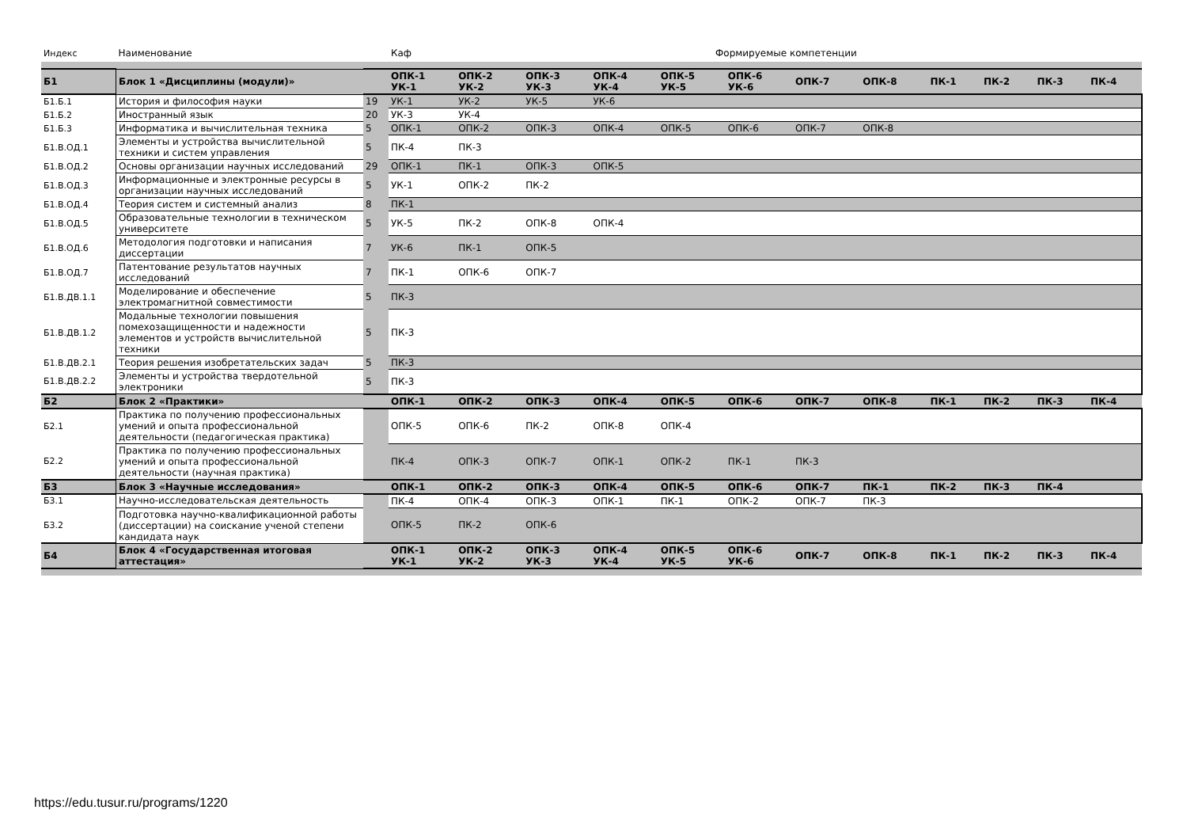| Индекс | Наименование | | Каф Формируемые компетенции | | | | | | | | | | | |
| Б1 | Блок 1 «Дисциплины (модули)» | | ОПК-1 УК-1 | ОПК-2 УК-2 | ОПК-3 УК-3 | ОПК-4 УК-4 | ОПК-5 УК-5 | ОПК-6 УК-6 | ОПК-7 | ОПК-8 | ПК-1 | ПК-2 | ПК-3 | ПК-4 |
| Б1.Б.1 | История и философия науки | 19 | УК-1 | УК-2 | УК-5 | УК-6 | | | | | | | | |
| Б1.Б.2 | Иностранный язык | 20 | УК-3 | УК-4 | | | | | | | | | | |
| Б1.Б.3 | Информатика и вычислительная техника | 5 | ОПК-1 | ОПК-2 | ОПК-3 | ОПК-4 | ОПК-5 | ОПК-6 | ОПК-7 | ОПК-8 | | | | |
| Б1.В.ОД.1 | Элементы и устройства вычислительной техники и систем управления | 5 | ПК-4 | ПК-3 | | | | | | | | | | |
| Б1.В.ОД.2 | Основы организации научных исследований | 29 | ОПК-1 | ПК-1 | ОПК-3 | ОПК-5 | | | | | | | | |
| Б1.В.ОД.3 | Информационные и электронные ресурсы в организации научных исследований | 5 | УК-1 | ОПК-2 | ПК-2 | | | | | | | | | |
| Б1.В.ОД.4 | Теория систем и системный анализ | 8 | ПК-1 | | | | | | | | | | | |
| Б1.В.ОД.5 | Образовательные технологии в техническом университете | 5 | УК-5 | ПК-2 | ОПК-8 | ОПК-4 | | | | | | | | |
| Б1.В.ОД.6 | Методология подготовки и написания диссертации | 7 | УК-6 | ПК-1 | ОПК-5 | | | | | | | | | |
| Б1.В.ОД.7 | Патентование результатов научных исследований | 7 | ПК-1 | ОПК-6 | ОПК-7 | | | | | | | | | |
| Б1.В.ДВ.1.1 | Моделирование и обеспечение электромагнитной совместимости | 5 | ПК-3 | | | | | | | | | | | |
| Б1.В.ДВ.1.2 | Модальные технологии повышения помехозащищенности и надежности элементов и устройств вычислительной техники | 5 | ПК-3 | | | | | | | | | | | |
| Б1.В.ДВ.2.1 | Теория решения изобретательских задач | 5 | ПК-3 | | | | | | | | | | | |
| Б1.В.ДВ.2.2 | Элементы и устройства твердотельной электроники | 5 | ПК-3 | | | | | | | | | | | |
| Б2 | Блок 2 «Практики» | | ОПК-1 | ОПК-2 | ОПК-3 | ОПК-4 | ОПК-5 | ОПК-6 | ОПК-7 | ОПК-8 | ПК-1 | ПК-2 | ПК-3 | ПК-4 |
| Б2.1 | Практика по получению профессиональных умений и опыта профессиональной деятельности (педагогическая практика) | | ОПК-5 | ОПК-6 | ПК-2 | ОПК-8 | ОПК-4 | | | | | | | |
| Б2.2 | Практика по получению профессиональных умений и опыта профессиональной деятельности (научная практика) | | ПК-4 | ОПК-3 | ОПК-7 | ОПК-1 | ОПК-2 | ПК-1 | ПК-3 | | | | | |
| Б3 | Блок 3 «Научные исследования» | | ОПК-1 | ОПК-2 | ОПК-3 | ОПК-4 | ОПК-5 | ОПК-6 | ОПК-7 | ПК-1 | ПК-2 | ПК-3 | ПК-4 | |
| Б3.1 | Научно-исследовательская деятельность | | ПК-4 | ОПК-4 | ОПК-3 | ОПК-1 | ПК-1 | ОПК-2 | ОПК-7 | ПК-3 | | | | |
| Б3.2 | Подготовка научно-квалификационной работы (диссертации) на соискание ученой степени кандидата наук | | ОПК-5 | ПК-2 | ОПК-6 | | | | | | | | | |
| Б4 | Блок 4 «Государственная итоговая аттестация» | | ОПК-1 УК-1 | ОПК-2 УК-2 | ОПК-3 УК-3 | ОПК-4 УК-4 | ОПК-5 УК-5 | ОПК-6 УК-6 | ОПК-7 | ОПК-8 | ПК-1 | ПК-2 | ПК-3 | ПК-4 |
https://edu.tusur.ru/programs/1220